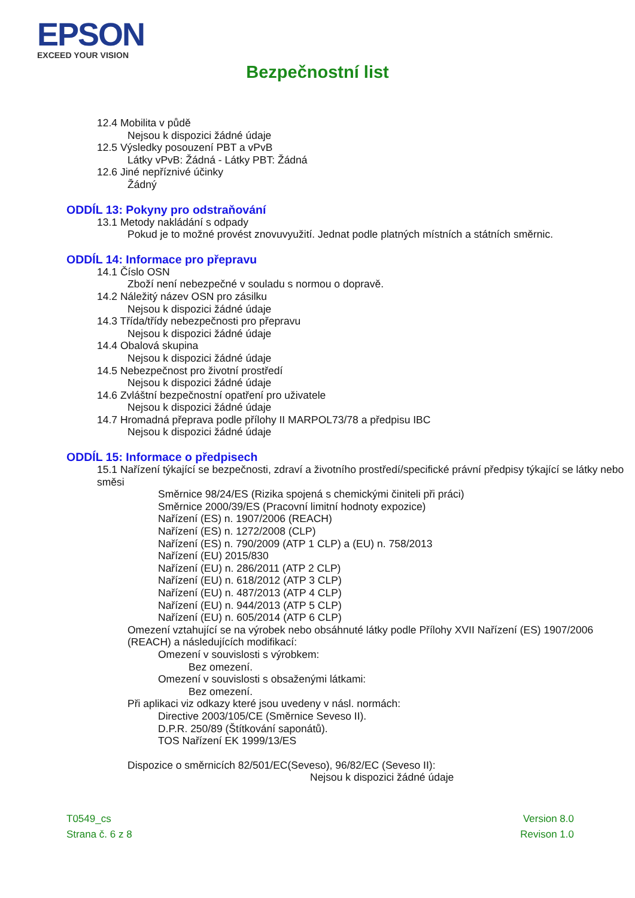EPSON
EXCEED YOUR VISION
Bezpečnostní list
12.4 Mobilita v půdě
Nejsou k dispozici žádné údaje
12.5 Výsledky posouzení PBT a vPvB
Látky vPvB: Žádná - Látky PBT: Žádná
12.6 Jiné nepříznivé účinky
Žádný
ODDÍL 13: Pokyny pro odstraňování
13.1 Metody nakládání s odpady
Pokud je to možné provést znovuvyužití. Jednat podle platných místních a státních směrnic.
ODDÍL 14: Informace pro přepravu
14.1 Číslo OSN
Zboží není nebezpečné v souladu s normou o dopravě.
14.2 Náležitý název OSN pro zásilku
Nejsou k dispozici žádné údaje
14.3 Třída/třídy nebezpečnosti pro přepravu
Nejsou k dispozici žádné údaje
14.4 Obalová skupina
Nejsou k dispozici žádné údaje
14.5 Nebezpečnost pro životní prostředí
Nejsou k dispozici žádné údaje
14.6 Zvláštní bezpečnostní opatření pro uživatele
Nejsou k dispozici žádné údaje
14.7 Hromadná přeprava podle přílohy II MARPOL73/78 a předpisu IBC
Nejsou k dispozici žádné údaje
ODDÍL 15: Informace o předpisech
15.1 Nařízení týkající se bezpečnosti, zdraví a životního prostředí/specifické právní předpisy týkající se látky nebo směsi
Směrnice 98/24/ES (Rizika spojená s chemickými činiteli při práci)
Směrnice 2000/39/ES (Pracovní limitní hodnoty expozice)
Nařízení (ES) n. 1907/2006 (REACH)
Nařízení (ES) n. 1272/2008 (CLP)
Nařízení (ES) n. 790/2009 (ATP 1 CLP) a (EU) n. 758/2013
Nařízení (EU) 2015/830
Nařízení (EU) n. 286/2011 (ATP 2 CLP)
Nařízení (EU) n. 618/2012 (ATP 3 CLP)
Nařízení (EU) n. 487/2013 (ATP 4 CLP)
Nařízení (EU) n. 944/2013 (ATP 5 CLP)
Nařízení (EU) n. 605/2014 (ATP 6 CLP)
Omezení vztahující se na výrobek nebo obsáhnuté látky podle Přílohy XVII Nařízení (ES) 1907/2006 (REACH) a následujících modifikací:
Omezení v souvislosti s výrobkem:
Bez omezení.
Omezení v souvislosti s obsaženými látkami:
Bez omezení.
Při aplikaci viz odkazy které jsou uvedeny v násl. normách:
Directive 2003/105/CE (Směrnice Seveso II).
D.P.R. 250/89 (Štítkování saponátů).
TOS Nařízení EK 1999/13/ES
Dispozice o směrnicích 82/501/EC(Seveso), 96/82/EC (Seveso II):
Nejsou k dispozici žádné údaje
T0549_cs
Strana č. 6 z 8
Version 8.0
Revison 1.0